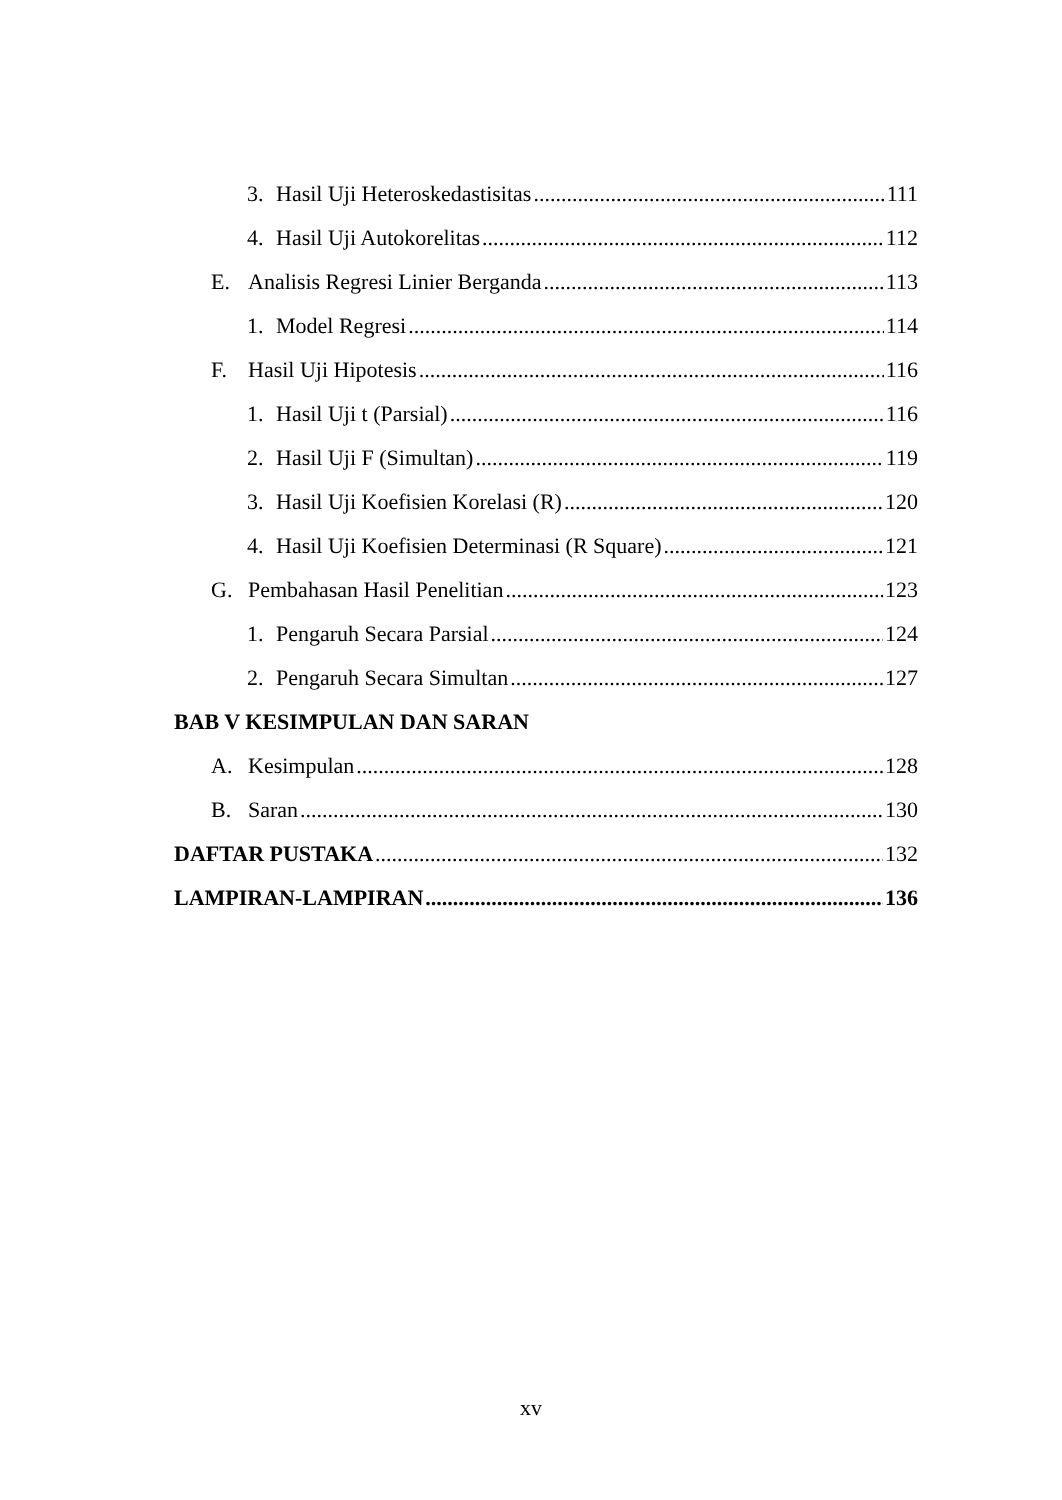3. Hasil Uji Heteroskedastisitas 111
4. Hasil Uji Autokorelitas 112
E. Analisis Regresi Linier Berganda 113
1. Model Regresi 114
F. Hasil Uji Hipotesis 116
1. Hasil Uji t (Parsial) 116
2. Hasil Uji F (Simultan) 119
3. Hasil Uji Koefisien Korelasi (R) 120
4. Hasil Uji Koefisien Determinasi (R Square) 121
G. Pembahasan Hasil Penelitian 123
1. Pengaruh Secara Parsial 124
2. Pengaruh Secara Simultan 127
BAB V KESIMPULAN DAN SARAN
A. Kesimpulan 128
B. Saran 130
DAFTAR PUSTAKA 132
LAMPIRAN-LAMPIRAN 136
xv